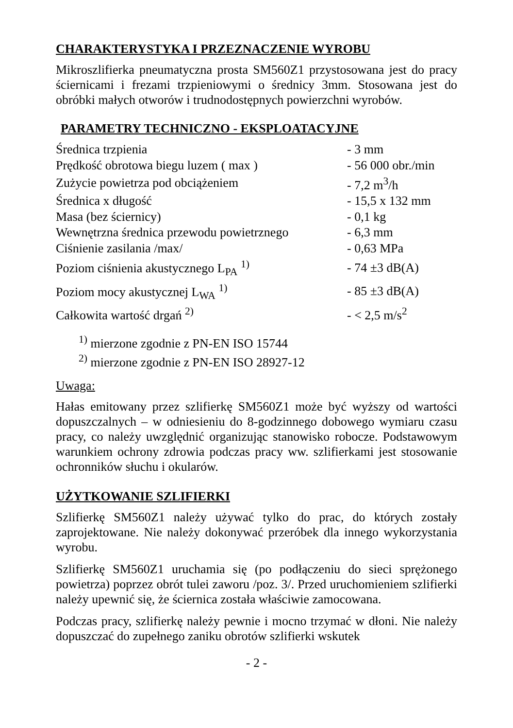CHARAKTERYSTYKA I PRZEZNACZENIE WYROBU
Mikroszlifierka pneumatyczna prosta SM560Z1 przystosowana jest do pracy ściernicami i frezami trzpieniowymi o średnicy 3mm. Stosowana jest do obróbki małych otworów i trudnodostępnych powierzchni wyrobów.
PARAMETRY TECHNICZNO - EKSPLOATACYJNE
| Średnica trzpienia | - 3 mm |
| Prędkość obrotowa biegu luzem ( max ) | - 56 000 obr./min |
| Zużycie powietrza pod obciążeniem | - 7,2 m<sup>3</sup>/h |
| Średnica x długość | - 15,5 x 132 mm |
| Masa (bez ściernicy) | - 0,1 kg |
| Wewnętrzna średnica przewodu powietrznego | - 6,3 mm |
| Ciśnienie zasilania /max/ | - 0,63 MPa |
| Poziom ciśnienia akustycznego L<sub>PA</sub> <sup>1)</sup> | - 74 ±3 dB(A) |
| Poziom mocy akustycznej L<sub>WA</sub> <sup>1)</sup> | - 85 ±3 dB(A) |
| Całkowita wartość drgań <sup>2)</sup> | - < 2,5 m/s<sup>2</sup> |
<sup>1)</sup> mierzone zgodnie z PN-EN ISO 15744
<sup>2)</sup> mierzone zgodnie z PN-EN ISO 28927-12
Uwaga:
Hałas emitowany przez szlifierkę SM560Z1 może być wyższy od wartości dopuszczalnych – w odniesieniu do 8-godzinnego dobowego wymiaru czasu pracy, co należy uwzględnić organizując stanowisko robocze. Podstawowym warunkiem ochrony zdrowia podczas pracy ww. szlifierkami jest stosowanie ochronników słuchu i okularów.
UŻYTKOWANIE SZLIFIERKI
Szlifierkę SM560Z1 należy używać tylko do prac, do których zostały zaprojektowane. Nie należy dokonywać przeróbek dla innego wykorzystania wyrobu.
Szlifierkę SM560Z1 uruchamia się (po podłączeniu do sieci sprężonego powietrza) poprzez obrót tulei zaworu /poz. 3/. Przed uruchomieniem szlifierki należy upewnić się, że ściernica została właściwie zamocowana.
Podczas pracy, szlifierkę należy pewnie i mocno trzymać w dłoni. Nie należy dopuszczać do zupełnego zaniku obrotów szlifierki wskutek
- 2 -